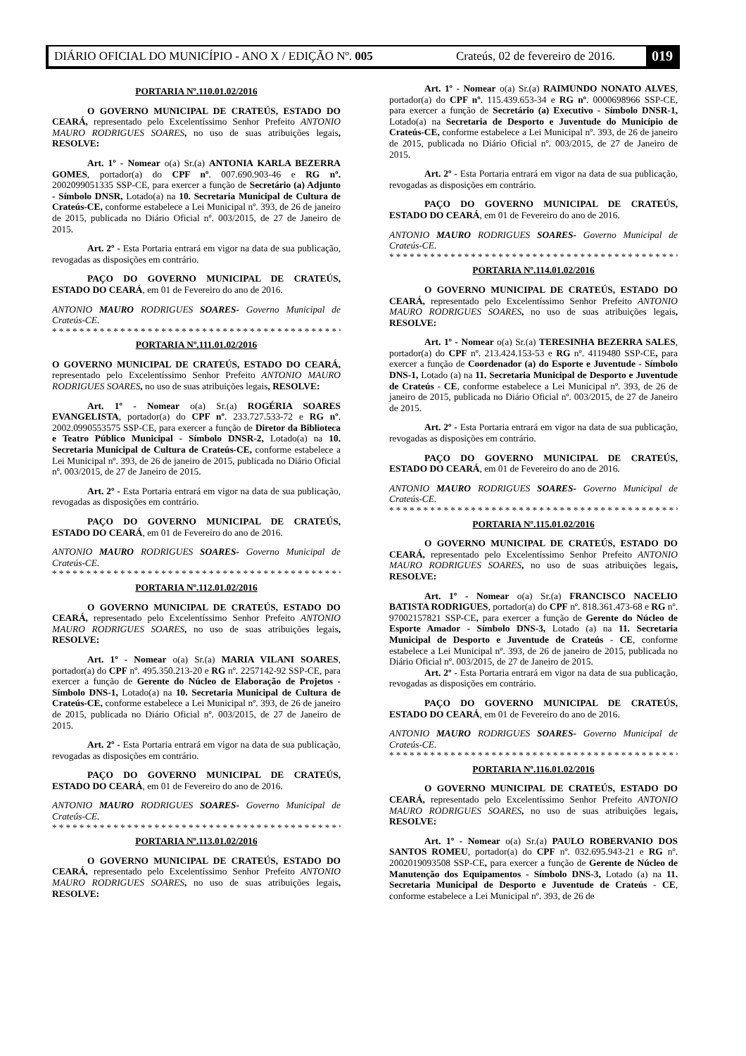DIÁRIO OFICIAL DO MUNICÍPIO - ANO X / EDIÇÃO Nº. 005 Crateús, 02 de fevereiro de 2016. 019
PORTARIA Nº.110.01.02/2016
O GOVERNO MUNICIPAL DE CRATEÚS, ESTADO DO CEARÁ, representado pelo Excelentíssimo Senhor Prefeito ANTONIO MAURO RODRIGUES SOARES, no uso de suas atribuições legais, RESOLVE:
Art. 1º - Nomear o(a) Sr.(a) ANTONIA KARLA BEZERRA GOMES, portador(a) do CPF nº. 007.690.903-46 e RG nº. 2002099051335 SSP-CE, para exercer a função de Secretário (a) Adjunto - Símbolo DNSR, Lotado(a) na 10. Secretaria Municipal de Cultura de Crateús-CE, conforme estabelece a Lei Municipal nº. 393, de 26 de janeiro de 2015, publicada no Diário Oficial nº. 003/2015, de 27 de Janeiro de 2015.
Art. 2º - Esta Portaria entrará em vigor na data de sua publicação, revogadas as disposições em contrário.
PAÇO DO GOVERNO MUNICIPAL DE CRATEÚS, ESTADO DO CEARÁ, em 01 de Fevereiro do ano de 2016.
ANTONIO MAURO RODRIGUES SOARES- Governo Municipal de Crateús-CE.
********************************************
PORTARIA Nº.111.01.02/2016
O GOVERNO MUNICIPAL DE CRATEÚS, ESTADO DO CEARÁ, representado pelo Excelentíssimo Senhor Prefeito ANTONIO MAURO RODRIGUES SOARES, no uso de suas atribuições legais, RESOLVE:
Art. 1º - Nomear o(a) Sr.(a) ROGÉRIA SOARES EVANGELISTA, portador(a) do CPF nº. 233.727.533-72 e RG nº. 2002.0990553575 SSP-CE, para exercer a função de Diretor da Biblioteca e Teatro Público Municipal - Símbolo DNSR-2, Lotado(a) na 10. Secretaria Municipal de Cultura de Crateús-CE, conforme estabelece a Lei Municipal nº. 393, de 26 de janeiro de 2015, publicada no Diário Oficial nº. 003/2015, de 27 de Janeiro de 2015.
Art. 2º - Esta Portaria entrará em vigor na data de sua publicação, revogadas as disposições em contrário.
PAÇO DO GOVERNO MUNICIPAL DE CRATEÚS, ESTADO DO CEARÁ, em 01 de Fevereiro do ano de 2016.
ANTONIO MAURO RODRIGUES SOARES- Governo Municipal de Crateús-CE.
********************************************
PORTARIA Nº.112.01.02/2016
O GOVERNO MUNICIPAL DE CRATEÚS, ESTADO DO CEARÁ, representado pelo Excelentíssimo Senhor Prefeito ANTONIO MAURO RODRIGUES SOARES, no uso de suas atribuições legais, RESOLVE:
Art. 1º - Nomear o(a) Sr.(a) MARIA VILANI SOARES, portador(a) do CPF nº. 495.350.213-20 e RG nº. 2257142-92 SSP-CE, para exercer a função de Gerente do Núcleo de Elaboração de Projetos - Símbolo DNS-1, Lotado(a) na 10. Secretaria Municipal de Cultura de Crateús-CE, conforme estabelece a Lei Municipal nº. 393, de 26 de janeiro de 2015, publicada no Diário Oficial nº. 003/2015, de 27 de Janeiro de 2015.
Art. 2º - Esta Portaria entrará em vigor na data de sua publicação, revogadas as disposições em contrário.
PAÇO DO GOVERNO MUNICIPAL DE CRATEÚS, ESTADO DO CEARÁ, em 01 de Fevereiro do ano de 2016.
ANTONIO MAURO RODRIGUES SOARES- Governo Municipal de Crateús-CE.
********************************************
PORTARIA Nº.113.01.02/2016
O GOVERNO MUNICIPAL DE CRATEÚS, ESTADO DO CEARÁ, representado pelo Excelentíssimo Senhor Prefeito ANTONIO MAURO RODRIGUES SOARES, no uso de suas atribuições legais, RESOLVE:
Art. 1º - Nomear o(a) Sr.(a) RAIMUNDO NONATO ALVES, portador(a) do CPF nº. 115.439.653-34 e RG nº. 0000698966 SSP-CE, para exercer a função de Secretário (a) Executivo - Símbolo DNSR-1, Lotado(a) na Secretaria de Desporto e Juventude do Município de Crateús-CE, conforme estabelece a Lei Municipal nº. 393, de 26 de janeiro de 2015, publicada no Diário Oficial nº. 003/2015, de 27 de Janeiro de 2015.
Art. 2º - Esta Portaria entrará em vigor na data de sua publicação, revogadas as disposições em contrário.
PAÇO DO GOVERNO MUNICIPAL DE CRATEÚS, ESTADO DO CEARÁ, em 01 de Fevereiro do ano de 2016.
ANTONIO MAURO RODRIGUES SOARES- Governo Municipal de Crateús-CE.
********************************************
PORTARIA Nº.114.01.02/2016
O GOVERNO MUNICIPAL DE CRATEÚS, ESTADO DO CEARÁ, representado pelo Excelentíssimo Senhor Prefeito ANTONIO MAURO RODRIGUES SOARES, no uso de suas atribuições legais, RESOLVE:
Art. 1º - Nomear o(a) Sr.(a) TERESINHA BEZERRA SALES, portador(a) do CPF nº. 213.424.153-53 e RG nº. 4119480 SSP-CE, para exercer a função de Coordenador (a) do Esporte e Juventude - Símbolo DNS-1, Lotado (a) na 11. Secretaria Municipal de Desporto e Juventude de Crateús - CE, conforme estabelece a Lei Municipal nº. 393, de 26 de janeiro de 2015, publicada no Diário Oficial nº. 003/2015, de 27 de Janeiro de 2015.
Art. 2º - Esta Portaria entrará em vigor na data de sua publicação, revogadas as disposições em contrário.
PAÇO DO GOVERNO MUNICIPAL DE CRATEÚS, ESTADO DO CEARÁ, em 01 de Fevereiro do ano de 2016.
ANTONIO MAURO RODRIGUES SOARES- Governo Municipal de Crateús-CE.
********************************************
PORTARIA Nº.115.01.02/2016
O GOVERNO MUNICIPAL DE CRATEÚS, ESTADO DO CEARÁ, representado pelo Excelentíssimo Senhor Prefeito ANTONIO MAURO RODRIGUES SOARES, no uso de suas atribuições legais, RESOLVE:
Art. 1º - Nomear o(a) Sr.(a) FRANCISCO NACELIO BATISTA RODRIGUES, portador(a) do CPF nº. 818.361.473-68 e RG nº. 97002157821 SSP-CE, para exercer a função de Gerente do Núcleo de Esporte Amador - Símbolo DNS-3, Lotado (a) na 11. Secretaria Municipal de Desporto e Juventude de Crateús - CE, conforme estabelece a Lei Municipal nº. 393, de 26 de janeiro de 2015, publicada no Diário Oficial nº. 003/2015, de 27 de Janeiro de 2015.
Art. 2º - Esta Portaria entrará em vigor na data de sua publicação, revogadas as disposições em contrário.
PAÇO DO GOVERNO MUNICIPAL DE CRATEÚS, ESTADO DO CEARÁ, em 01 de Fevereiro do ano de 2016.
ANTONIO MAURO RODRIGUES SOARES- Governo Municipal de Crateús-CE.
********************************************
PORTARIA Nº.116.01.02/2016
O GOVERNO MUNICIPAL DE CRATEÚS, ESTADO DO CEARÁ, representado pelo Excelentíssimo Senhor Prefeito ANTONIO MAURO RODRIGUES SOARES, no uso de suas atribuições legais, RESOLVE:
Art. 1º - Nomear o(a) Sr.(a) PAULO ROBERVANIO DOS SANTOS ROMEU, portador(a) do CPF nº. 032.695.943-21 e RG nº. 2002019093508 SSP-CE, para exercer a função de Gerente de Núcleo de Manutenção dos Equipamentos - Símbolo DNS-3, Lotado (a) na 11. Secretaria Municipal de Desporto e Juventude de Crateús - CE, conforme estabelece a Lei Municipal nº. 393, de 26 de